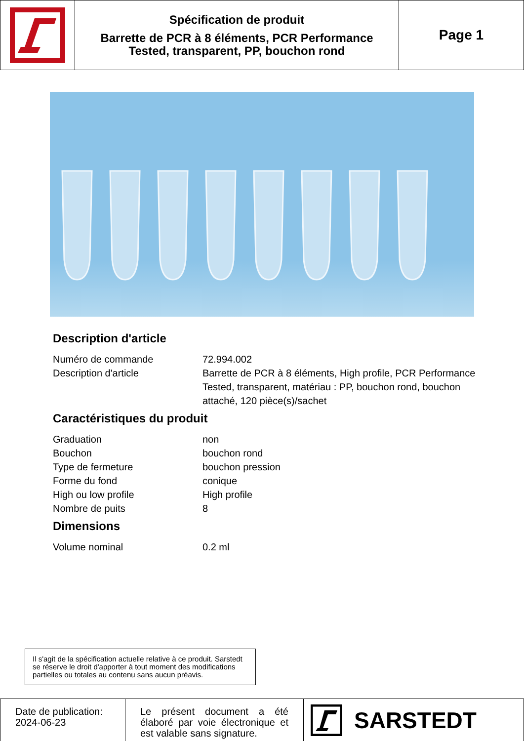Spécification de produit
Barrette de PCR à 8 éléments, PCR Performance
Tested, transparent, PP, bouchon rond
Page 1
Description d'article
| Numéro de commande | 72.994.002 |
| Description d'article | Barrette de PCR à 8 éléments, High profile, PCR Performance Tested, transparent, matériau : PP, bouchon rond, bouchon attaché, 120 pièce(s)/sachet |
Caractéristiques du produit
| Graduation | non |
| Bouchon | bouchon rond |
| Type de fermeture | bouchon pression |
| Forme du fond | conique |
| High ou low profile | High profile |
| Nombre de puits | 8 |
Dimensions
| Volume nominal | 0.2 ml |
Il s'agit de la spécification actuelle relative à ce produit. Sarstedt se réserve le droit d'apporter à tout moment des modifications partielles ou totales au contenu sans aucun préavis.
Date de publication:
2024-06-23
Le présent document a été élaboré par voie électronique et est valable sans signature.
SARSTEDT